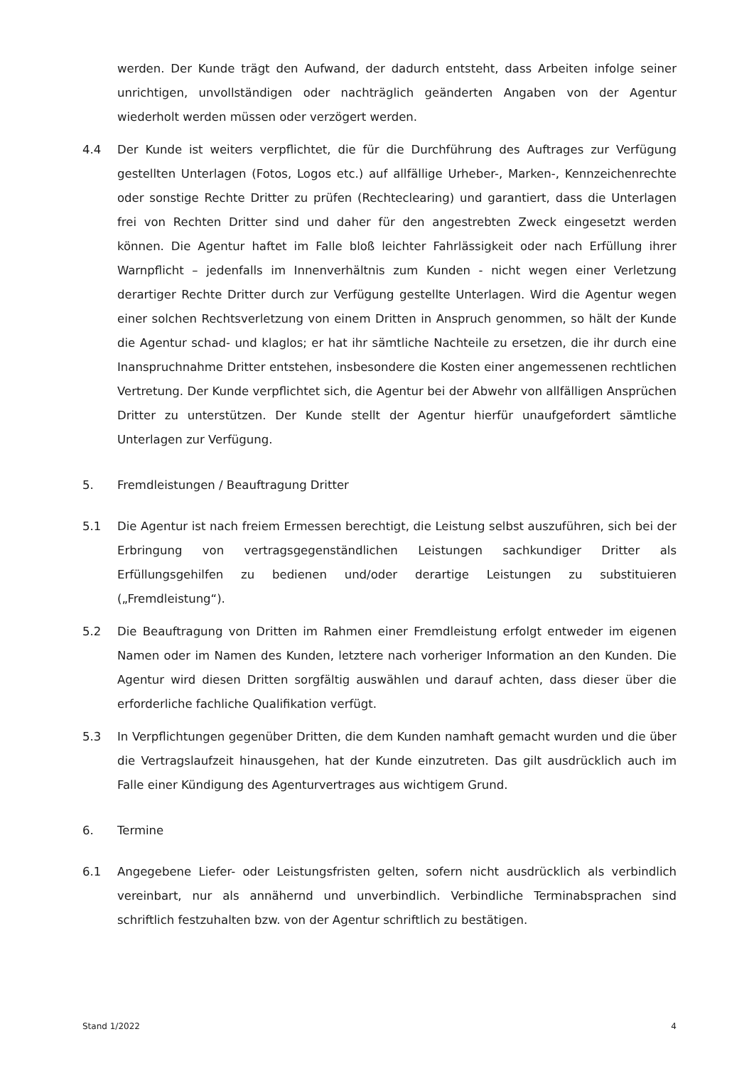werden. Der Kunde trägt den Aufwand, der dadurch entsteht, dass Arbeiten infolge seiner unrichtigen, unvollständigen oder nachträglich geänderten Angaben von der Agentur wiederholt werden müssen oder verzögert werden.
4.4 Der Kunde ist weiters verpflichtet, die für die Durchführung des Auftrages zur Verfügung gestellten Unterlagen (Fotos, Logos etc.) auf allfällige Urheber-, Marken-, Kennzeichenrechte oder sonstige Rechte Dritter zu prüfen (Rechteclearing) und garantiert, dass die Unterlagen frei von Rechten Dritter sind und daher für den angestrebten Zweck eingesetzt werden können. Die Agentur haftet im Falle bloß leichter Fahrlässigkeit oder nach Erfüllung ihrer Warnpflicht – jedenfalls im Innenverhältnis zum Kunden - nicht wegen einer Verletzung derartiger Rechte Dritter durch zur Verfügung gestellte Unterlagen. Wird die Agentur wegen einer solchen Rechtsverletzung von einem Dritten in Anspruch genommen, so hält der Kunde die Agentur schad- und klaglos; er hat ihr sämtliche Nachteile zu ersetzen, die ihr durch eine Inanspruchnahme Dritter entstehen, insbesondere die Kosten einer angemessenen rechtlichen Vertretung. Der Kunde verpflichtet sich, die Agentur bei der Abwehr von allfälligen Ansprüchen Dritter zu unterstützen. Der Kunde stellt der Agentur hierfür unaufgefordert sämtliche Unterlagen zur Verfügung.
5. Fremdleistungen / Beauftragung Dritter
5.1 Die Agentur ist nach freiem Ermessen berechtigt, die Leistung selbst auszuführen, sich bei der Erbringung von vertragsgegenständlichen Leistungen sachkundiger Dritter als Erfüllungsgehilfen zu bedienen und/oder derartige Leistungen zu substituieren („Fremdleistung“).
5.2 Die Beauftragung von Dritten im Rahmen einer Fremdleistung erfolgt entweder im eigenen Namen oder im Namen des Kunden, letztere nach vorheriger Information an den Kunden. Die Agentur wird diesen Dritten sorgfältig auswählen und darauf achten, dass dieser über die erforderliche fachliche Qualifikation verfügt.
5.3 In Verpflichtungen gegenüber Dritten, die dem Kunden namhaft gemacht wurden und die über die Vertragslaufzeit hinausgehen, hat der Kunde einzutreten. Das gilt ausdrücklich auch im Falle einer Kündigung des Agenturvertrages aus wichtigem Grund.
6. Termine
6.1 Angegebene Liefer- oder Leistungsfristen gelten, sofern nicht ausdrücklich als verbindlich vereinbart, nur als annähernd und unverbindlich. Verbindliche Terminabsprachen sind schriftlich festzuhalten bzw. von der Agentur schriftlich zu bestätigen.
Stand 1/2022 4